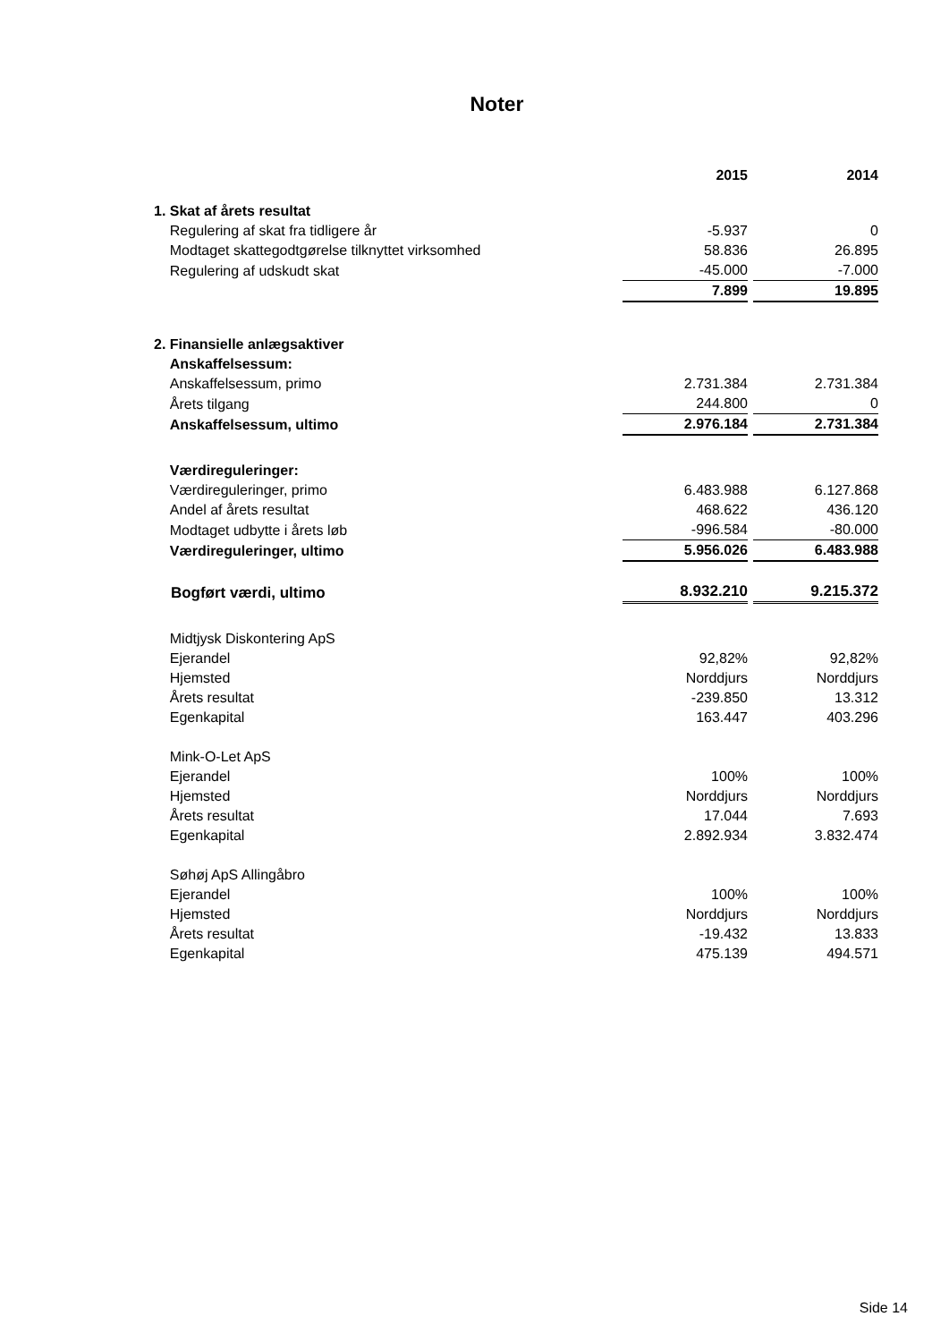Noter
| | 2015 | | 2014 |
| 1. Skat af årets resultat | | | |
| Regulering af skat fra tidligere år | -5.937 | | 0 |
| Modtaget skattegodtgørelse tilknyttet virksomhed | 58.836 | | 26.895 |
| Regulering af udskudt skat | -45.000 | | -7.000 |
| | 7.899 | | 19.895 |
| 2. Finansielle anlægsaktiver | | | |
| Anskaffelsessum: | | | |
| Anskaffelsessum, primo | 2.731.384 | | 2.731.384 |
| Årets tilgang | 244.800 | | 0 |
| Anskaffelsessum, ultimo | 2.976.184 | | 2.731.384 |
| Værdireguleringer: | | | |
| Værdireguleringer, primo | 6.483.988 | | 6.127.868 |
| Andel af årets resultat | 468.622 | | 436.120 |
| Modtaget udbytte i årets løb | -996.584 | | -80.000 |
| Værdireguleringer, ultimo | 5.956.026 | | 6.483.988 |
| Bogført værdi, ultimo | 8.932.210 | | 9.215.372 |
| Midtjysk Diskontering ApS | | | |
| Ejerandel | 92,82% | | 92,82% |
| Hjemsted | Norddjurs | | Norddjurs |
| Årets resultat | -239.850 | | 13.312 |
| Egenkapital | 163.447 | | 403.296 |
| Mink-O-Let ApS | | | |
| Ejerandel | 100% | | 100% |
| Hjemsted | Norddjurs | | Norddjurs |
| Årets resultat | 17.044 | | 7.693 |
| Egenkapital | 2.892.934 | | 3.832.474 |
| Søhøj ApS Allingåbro | | | |
| Ejerandel | 100% | | 100% |
| Hjemsted | Norddjurs | | Norddjurs |
| Årets resultat | -19.432 | | 13.833 |
| Egenkapital | 475.139 | | 494.571 |
Side 14